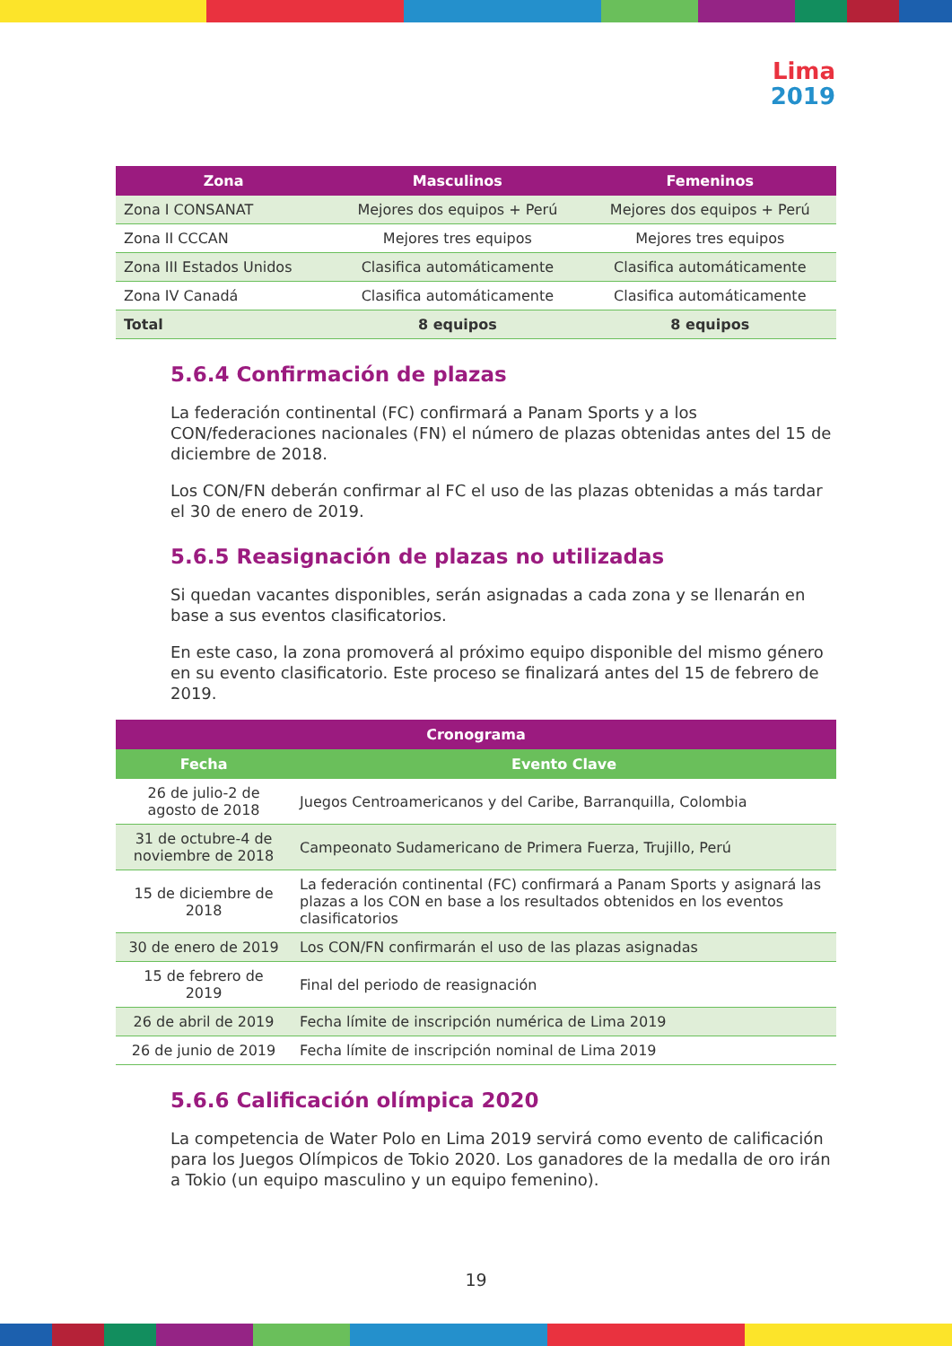Lima
2019
| Zona | Masculinos | Femeninos |
| --- | --- | --- |
| Zona I CONSANAT | Mejores dos equipos + Perú | Mejores dos equipos + Perú |
| Zona II CCCAN | Mejores tres equipos | Mejores tres equipos |
| Zona III Estados Unidos | Clasifica automáticamente | Clasifica automáticamente |
| Zona IV Canadá | Clasifica automáticamente | Clasifica automáticamente |
| Total | 8 equipos | 8 equipos |
5.6.4 Confirmación de plazas
La federación continental (FC) confirmará a Panam Sports y a los CON/federaciones nacionales (FN) el número de plazas obtenidas antes del 15 de diciembre de 2018.
Los CON/FN deberán confirmar al FC el uso de las plazas obtenidas a más tardar el 30 de enero de 2019.
5.6.5 Reasignación de plazas no utilizadas
Si quedan vacantes disponibles, serán asignadas a cada zona y se llenarán en base a sus eventos clasificatorios.
En este caso, la zona promoverá al próximo equipo disponible del mismo género en su evento clasificatorio. Este proceso se finalizará antes del 15 de febrero de 2019.
| Cronograma | |
| --- | --- |
| Fecha | Evento Clave |
| 26 de julio-2 de agosto de 2018 | Juegos Centroamericanos y del Caribe, Barranquilla, Colombia |
| 31 de octubre-4 de noviembre de 2018 | Campeonato Sudamericano de Primera Fuerza, Trujillo, Perú |
| 15 de diciembre de 2018 | La federación continental (FC) confirmará a Panam Sports y asignará las plazas a los CON en base a los resultados obtenidos en los eventos clasificatorios |
| 30 de enero de 2019 | Los CON/FN confirmarán el uso de las plazas asignadas |
| 15 de febrero de 2019 | Final del periodo de reasignación |
| 26 de abril de 2019 | Fecha límite de inscripción numérica de Lima 2019 |
| 26 de junio de 2019 | Fecha límite de inscripción nominal de Lima 2019 |
5.6.6 Calificación olímpica 2020
La competencia de Water Polo en Lima 2019 servirá como evento de calificación para los Juegos Olímpicos de Tokio 2020. Los ganadores de la medalla de oro irán a Tokio (un equipo masculino y un equipo femenino).
19